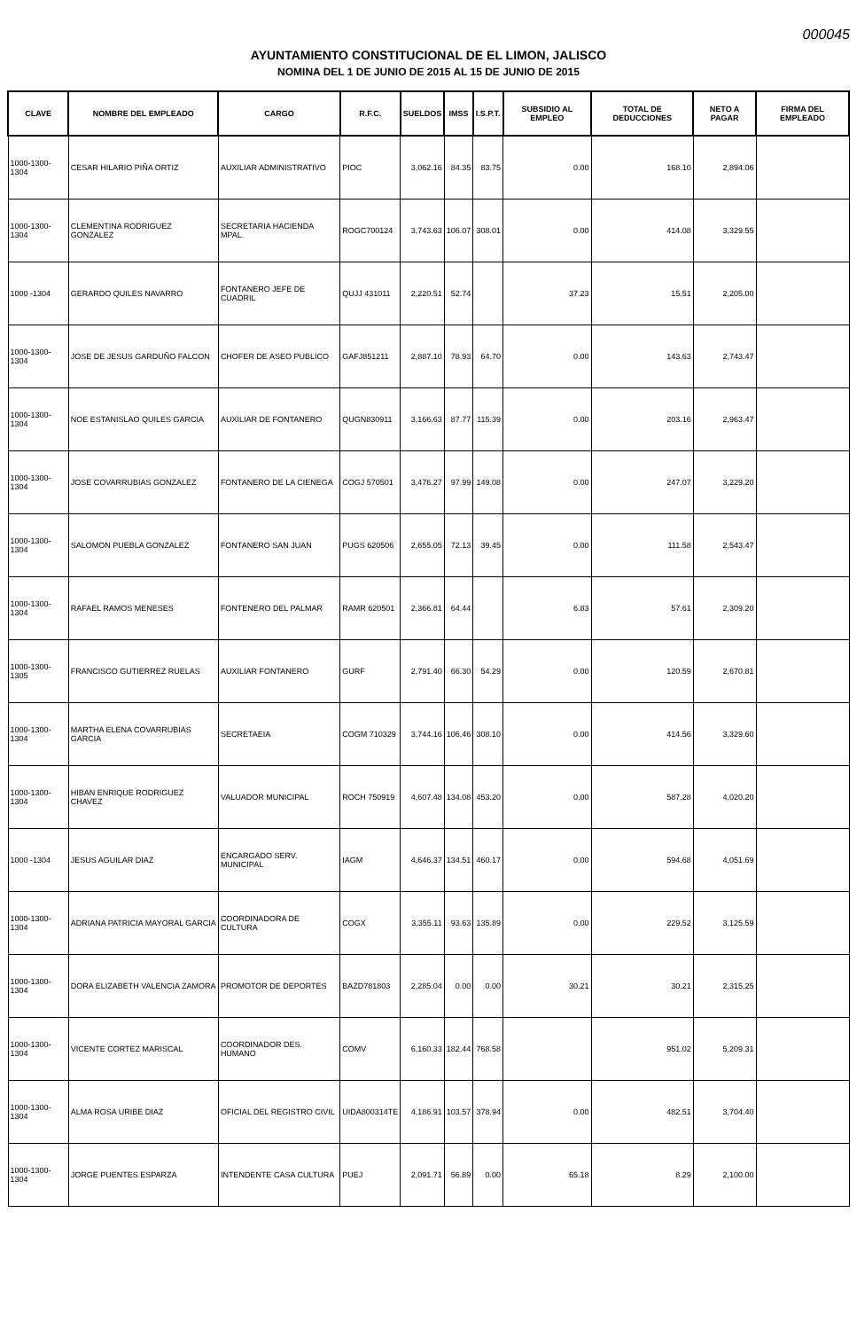000045
AYUNTAMIENTO CONSTITUCIONAL DE EL LIMON, JALISCO
NOMINA DEL 1 DE JUNIO DE 2015 AL 15 DE JUNIO DE 2015
| CLAVE | NOMBRE DEL EMPLEADO | CARGO | R.F.C. | SUELDOS | IMSS | I.S.P.T. | SUBSIDIO AL EMPLEO | TOTAL DE DEDUCCIONES | NETO A PAGAR | FIRMA DEL EMPLEADO |
| --- | --- | --- | --- | --- | --- | --- | --- | --- | --- | --- |
| 1000-1300-1304 | CESAR HILARIO PIÑA ORTIZ | AUXILIAR ADMINISTRATIVO | PIOC | 3,062.16 | 84.35 | 83.75 | 0.00 | 168.10 | 2,894.06 | |
| 1000-1300-1304 | CLEMENTINA RODRIGUEZ GONZALEZ | SECRETARIA HACIENDA MPAL. | ROGC700124 | 3,743.63 | 106.07 | 308.01 | 0.00 | 414.08 | 3,329.55 | |
| 1000 -1304 | GERARDO QUILES NAVARRO | FONTANERO JEFE DE CUADRIL | QUJJ 431011 | 2,220.51 | 52.74 | | 37.23 | 15.51 | 2,205.00 | |
| 1000-1300-1304 | JOSE DE JESUS GARDUÑO FALCON | CHOFER DE ASEO PUBLICO | GAFJ851211 | 2,887.10 | 78.93 | 64.70 | 0.00 | 143.63 | 2,743.47 | |
| 1000-1300-1304 | NOE ESTANISLAO QUILES GARCIA | AUXILIAR DE FONTANERO | QUGN830911 | 3,166.63 | 87.77 | 115.39 | 0.00 | 203.16 | 2,963.47 | |
| 1000-1300-1304 | JOSE COVARRUBIAS GONZALEZ | FONTANERO DE LA CIENEGA | COGJ 570501 | 3,476.27 | 97.99 | 149.08 | 0.00 | 247.07 | 3,229.20 | |
| 1000-1300-1304 | SALOMON PUEBLA GONZALEZ | FONTANERO SAN JUAN | PUGS 620506 | 2,655.05 | 72.13 | 39.45 | 0.00 | 111.58 | 2,543.47 | |
| 1000-1300-1304 | RAFAEL RAMOS MENESES | FONTENERO DEL PALMAR | RAMR 620501 | 2,366.81 | 64.44 | | 6.83 | 57.61 | 2,309.20 | |
| 1000-1300-1305 | FRANCISCO GUTIERREZ RUELAS | AUXILIAR FONTANERO | GURF | 2,791.40 | 66.30 | 54.29 | 0.00 | 120.59 | 2,670.81 | |
| 1000-1300-1304 | MARTHA ELENA COVARRUBIAS GARCIA | SECRETAEIA | COGM 710329 | 3,744.16 | 106.46 | 308.10 | 0.00 | 414.56 | 3,329.60 | |
| 1000-1300-1304 | HIBAN ENRIQUE RODRIGUEZ CHAVEZ | VALUADOR MUNICIPAL | ROCH 750919 | 4,607.48 | 134.08 | 453.20 | 0.00 | 587.28 | 4,020.20 | |
| 1000 -1304 | JESUS AGUILAR DIAZ | ENCARGADO SERV. MUNICIPAL | IAGM | 4,646.37 | 134.51 | 460.17 | 0.00 | 594.68 | 4,051.69 | |
| 1000-1300-1304 | ADRIANA PATRICIA MAYORAL GARCIA | COORDINADORA DE CULTURA | COGX | 3,355.11 | 93.63 | 135.89 | 0.00 | 229.52 | 3,125.59 | |
| 1000-1300-1304 | DORA ELIZABETH VALENCIA ZAMORA | PROMOTOR DE DEPORTES | BAZD781803 | 2,285.04 | 0.00 | 0.00 | 30.21 | 30.21 | 2,315.25 | |
| 1000-1300-1304 | VICENTE CORTEZ MARISCAL | COORDINADOR DES. HUMANO | COMV | 6,160.33 | 182.44 | 768.58 | | 951.02 | 5,209.31 | |
| 1000-1300-1304 | ALMA ROSA URIBE DIAZ | OFICIAL DEL REGISTRO CIVIL | UIDA800314TE | 4,186.91 | 103.57 | 378.94 | 0.00 | 482.51 | 3,704.40 | |
| 1000-1300-1304 | JORGE PUENTES ESPARZA | INTENDENTE CASA CULTURA | PUEJ | 2,091.71 | 56.89 | 0.00 | 65.18 | 8.29 | 2,100.00 | |